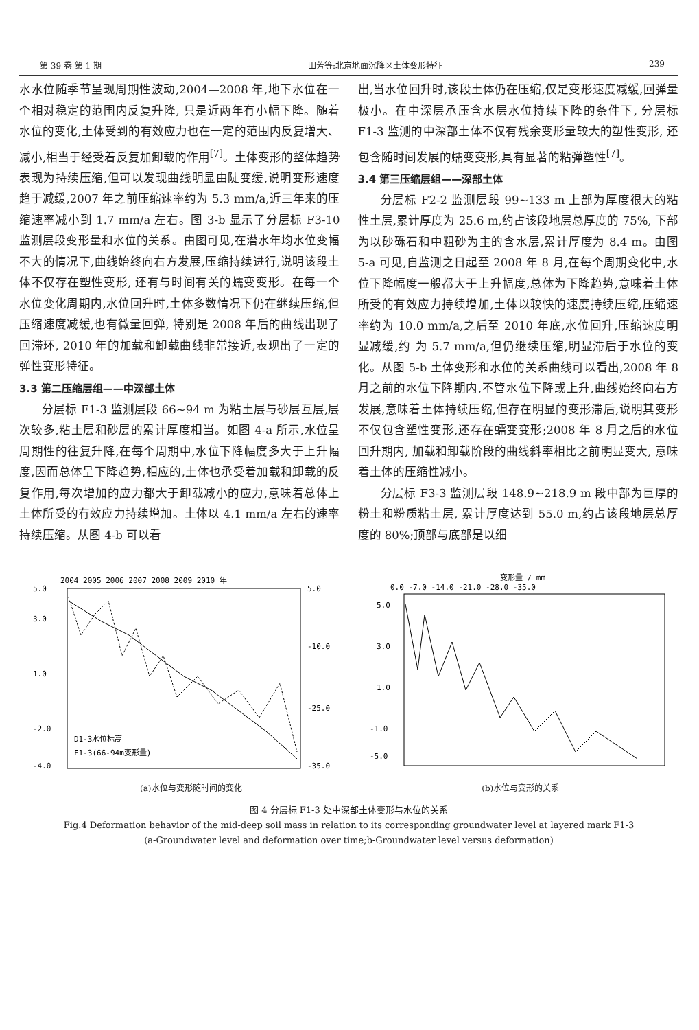第 39 卷 第 1 期 田芳等:北京地面沉降区土体变形特征 239
水水位随季节呈现周期性波动,2004—2008 年,地下水位在一个相对稳定的范围内反复升降, 只是近两年有小幅下降。随着水位的变化,土体受到的有效应力也在一定的范围内反复增大、减小,相当于经受着反复加卸载的作用<sup>[7]</sup>。土体变形的整体趋势表现为持续压缩,但可以发现曲线明显由陡变缓,说明变形速度趋于减缓,2007 年之前压缩速率约为 5.3 mm/a,近三年来的压缩速率减小到 1.7 mm/a 左右。图 3-b 显示了分层标 F3-10 监测层段变形量和水位的关系。由图可见,在潜水年均水位变幅不大的情况下,曲线始终向右方发展,压缩持续进行,说明该段土体不仅存在塑性变形, 还有与时间有关的蠕变变形。在每一个水位变化周期内,水位回升时,土体多数情况下仍在继续压缩,但压缩速度减缓,也有微量回弹, 特别是 2008 年后的曲线出现了回滞环, 2010 年的加载和卸载曲线非常接近,表现出了一定的弹性变形特征。
3.3 第二压缩层组——中深部土体
分层标 F1-3 监测层段 66~94 m 为粘土层与砂层互层,层次较多,粘土层和砂层的累计厚度相当。如图 4-a 所示,水位呈周期性的往复升降,在每个周期中,水位下降幅度多大于上升幅度,因而总体呈下降趋势,相应的,土体也承受着加载和卸载的反复作用,每次增加的应力都大于卸载减小的应力,意味着总体上土体所受的有效应力持续增加。土体以 4.1 mm/a 左右的速率持续压缩。从图 4-b 可以看
出,当水位回升时,该段土体仍在压缩,仅是变形速度减缓,回弹量极小。在中深层承压含水层水位持续下降的条件下, 分层标 F1-3 监测的中深部土体不仅有残余变形量较大的塑性变形, 还包含随时间发展的蠕变变形,具有显著的粘弹塑性<sup>[7]</sup>。
3.4 第三压缩层组——深部土体
分层标 F2-2 监测层段 99~133 m 上部为厚度很大的粘性土层,累计厚度为 25.6 m,约占该段地层总厚度的 75%, 下部为以砂砾石和中粗砂为主的含水层,累计厚度为 8.4 m。由图 5-a 可见,自监测之日起至 2008 年 8 月,在每个周期变化中,水位下降幅度一般都大于上升幅度,总体为下降趋势,意味着土体所受的有效应力持续增加,土体以较快的速度持续压缩,压缩速率约为 10.0 mm/a,之后至 2010 年底,水位回升,压缩速度明显减缓,约 为 5.7 mm/a,但仍继续压缩,明显滞后于水位的变化。从图 5-b 土体变形和水位的关系曲线可以看出,2008 年 8 月之前的水位下降期内,不管水位下降或上升,曲线始终向右方发展,意味着土体持续压缩,但存在明显的变形滞后,说明其变形不仅包含塑性变形,还存在蠕变变形;2008 年 8 月之后的水位回升期内, 加载和卸载阶段的曲线斜率相比之前明显变大, 意味着土体的压缩性减小。
分层标 F3-3 监测层段 148.9~218.9 m 段中部为巨厚的粉土和粉质粘土层, 累计厚度达到 55.0 m,约占该段地层总厚度的 80%;顶部与底部是以细
2004 2005 2006 2007 2008 2009 2010 年
5.0
3.0
1.0
-2.0
-4.0
5.0
-10.0
-25.0
-35.0
D1-3水位标高
F1-3(66-94m变形量)
(a)水位与变形随时间的变化
变形量 / mm
0.0 -7.0 -14.0 -21.0 -28.0 -35.0
5.0
3.0
1.0
-1.0
-5.0
(b)水位与变形的关系
图 4 分层标 F1-3 处中深部土体变形与水位的关系
Fig.4 Deformation behavior of the mid-deep soil mass in relation to its corresponding groundwater level at layered mark F1-3
(a-Groundwater level and deformation over time;b-Groundwater level versus deformation)